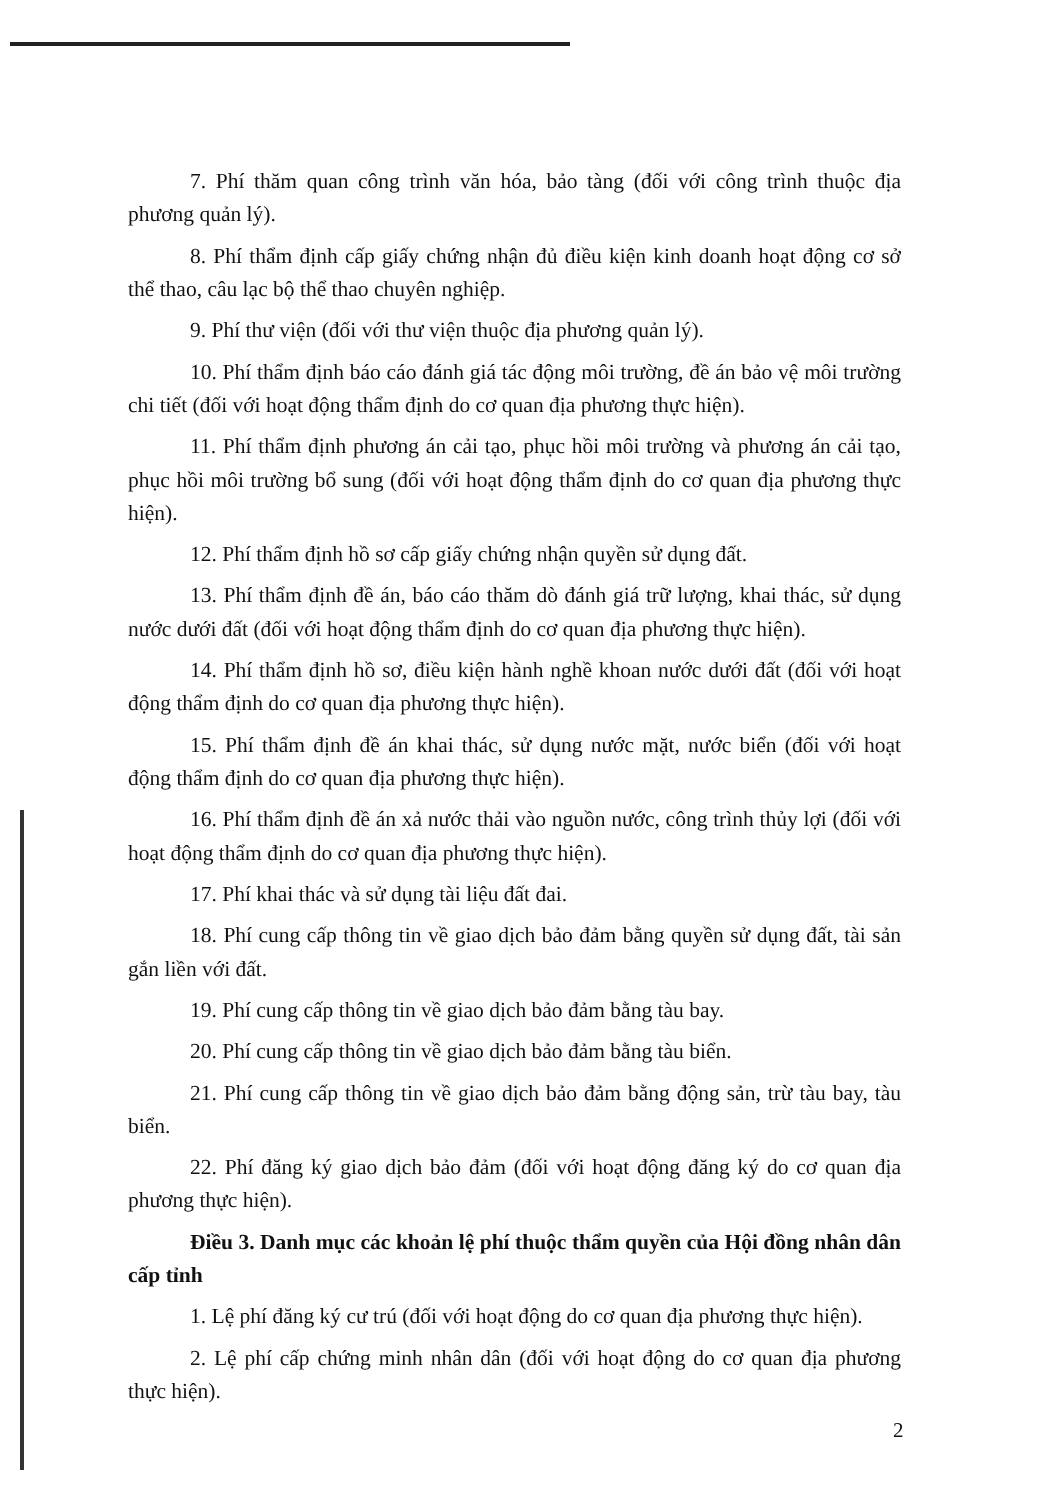7. Phí thăm quan công trình văn hóa, bảo tàng (đối với công trình thuộc địa phương quản lý).
8. Phí thẩm định cấp giấy chứng nhận đủ điều kiện kinh doanh hoạt động cơ sở thể thao, câu lạc bộ thể thao chuyên nghiệp.
9. Phí thư viện (đối với thư viện thuộc địa phương quản lý).
10. Phí thẩm định báo cáo đánh giá tác động môi trường, đề án bảo vệ môi trường chi tiết (đối với hoạt động thẩm định do cơ quan địa phương thực hiện).
11. Phí thẩm định phương án cải tạo, phục hồi môi trường và phương án cải tạo, phục hồi môi trường bổ sung (đối với hoạt động thẩm định do cơ quan địa phương thực hiện).
12. Phí thẩm định hồ sơ cấp giấy chứng nhận quyền sử dụng đất.
13. Phí thẩm định đề án, báo cáo thăm dò đánh giá trữ lượng, khai thác, sử dụng nước dưới đất (đối với hoạt động thẩm định do cơ quan địa phương thực hiện).
14. Phí thẩm định hồ sơ, điều kiện hành nghề khoan nước dưới đất (đối với hoạt động thẩm định do cơ quan địa phương thực hiện).
15. Phí thẩm định đề án khai thác, sử dụng nước mặt, nước biển (đối với hoạt động thẩm định do cơ quan địa phương thực hiện).
16. Phí thẩm định đề án xả nước thải vào nguồn nước, công trình thủy lợi (đối với hoạt động thẩm định do cơ quan địa phương thực hiện).
17. Phí khai thác và sử dụng tài liệu đất đai.
18. Phí cung cấp thông tin về giao dịch bảo đảm bằng quyền sử dụng đất, tài sản gắn liền với đất.
19. Phí cung cấp thông tin về giao dịch bảo đảm bằng tàu bay.
20. Phí cung cấp thông tin về giao dịch bảo đảm bằng tàu biển.
21. Phí cung cấp thông tin về giao dịch bảo đảm bằng động sản, trừ tàu bay, tàu biển.
22. Phí đăng ký giao dịch bảo đảm (đối với hoạt động đăng ký do cơ quan địa phương thực hiện).
Điều 3. Danh mục các khoản lệ phí thuộc thẩm quyền của Hội đồng nhân dân cấp tỉnh
1. Lệ phí đăng ký cư trú (đối với hoạt động do cơ quan địa phương thực hiện).
2. Lệ phí cấp chứng minh nhân dân (đối với hoạt động do cơ quan địa phương thực hiện).
2